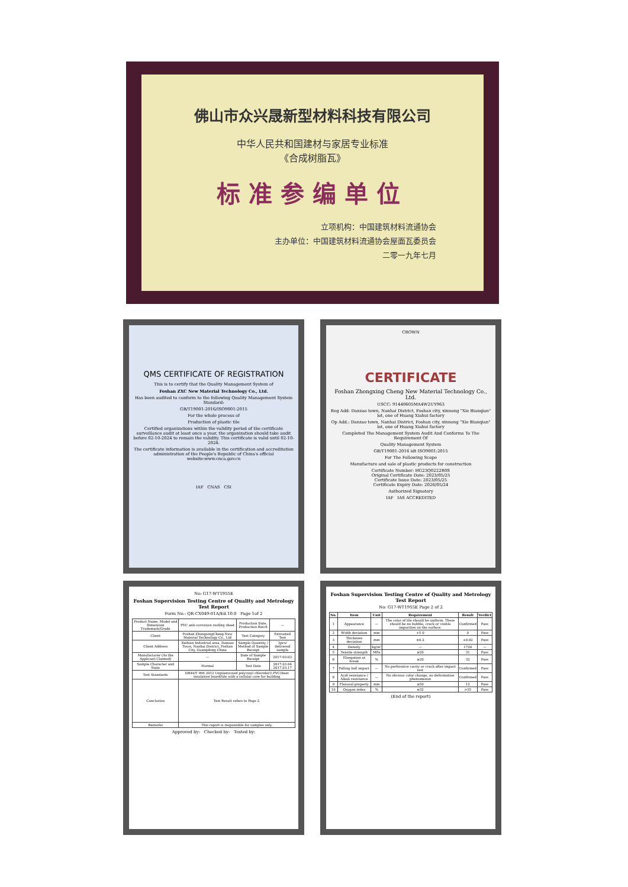佛山市众兴晟新型材料科技有限公司
中华人民共和国建材与家居专业标准
《合成树脂瓦》
标准参编单位
立项机构：中国建筑材料流通协会
主办单位：中国建筑材料流通协会屋面瓦委员会
二零一九年七月
QMS CERTIFICATE OF REGISTRATION
This is to certify that the Quality Management System of
Foshan ZXC New Material Technology Co., Ltd.
Has been audited to conform to the following Quality Management System Standard:
GB/T19001-2016/ISO9001:2015
For the whole process of
Production of plastic tile
Certified organizations within the validity period of the certificate surveillance audit at least once a year, the organization should take audit before 02-10-2024 to remain the validity. This certificate is valid until 02-10-2024.
The certificate information is available in the certification and accreditation administration of the People's Republic of China's official website:www.cnca.gov.cn
IAF CNAS CSI
CROWN
CERTIFICATE
Foshan Zhongxing Cheng New Material Technology Co., Ltd.
USCC: 91440605MA4W2UY963
Reg Add: Danzao town, Nanhai District, Foshan city, xinnong "Xie Bianqian" lot, one of Huang Xiahui factory
Op Add.: Danzao town, Nanhai District, Foshan city, xinnong "Xie Bianqian" lot, one of Huang Xiahui factory
Completed The Management System Audit And Conforms To The Requirement Of
Quality Management System
GB/T19001-2016 idt ISO9001:2015
For The Following Scope
Manufacture and sale of plastic products for construction
Certificate Number: HG23Q0222R0S
Original Certificate Date: 2023/05/25
Certificate Issue Date: 2023/05/25
Certificate Expiry Date: 2026/05/24
Authorized Signatory
IAF IAS ACCREDITED
No: G17-WT1955E
Foshan Supervision Testing Centre of Quality and Metrology
Test Report
Form No.: QR-CX049-01A/Ed.10.0 Page 1of 2
| Product Name, Model and Dimension Trademark/Grade | PVC anti-corrosion roofing sheet | Production Date, Production Batch | — |
| Client | Foshan ZhongxingCheng New Material Technology Co., Ltd | Test Category | Entrusted Test |
| Client Address | Xiebian Industrial area, Danzao Town, Nanhai District, Foshan City, Guangdong China | Sample Quantity / Method of Sample Receipt | 3pcs/ delivered sample |
| Manufacturer (As the Applicant Claimed) | — | Date of Sample Receipt | 2017-03-03 |
| Sample Character and State | Normal | Test Date | 2017.03.04 2017.03.17 |
| Test Standards | DB44/T 994 2012 Unplasticized polyvinyl chloride(U-PVC)heat insulation board/tile with a cellular core for building | | |
| Conclusion | Test Result refers to Page 2. | | |
| Remarks | This report is responsible for samples only. | | |
Approved by: Checked by: Tested by:
Foshan Supervision Testing Centre of Quality and Metrology
Test Report
No: G17-WT1955E Page 2 of 2
| No. | Item | Unit | Requirement | Result | Verdict |
| --- | --- | --- | --- | --- | --- |
| 1 | Appearance | — | The color of tile should be uniform. There should be no bubble, crack or visible impurities on the surface. | Confirmed | Pass |
| 2 | Width deviation | mm | +5 0 | 0 | Pass |
| 3 | Thickness deviation | mm | ±0.2 | +0.02 | Pass |
| 4 | Density | kg/m³ | — | 1720 | — |
| 5 | Tensile strength | MPa | ≥20 | 31 | Pass |
| 6 | Elongation at break | % | ≥20 | 32 | Pass |
| 7 | Falling ball impact | — | No perforative cavity or crack after impact test | Confirmed | Pass |
| 8 | Acid resistance / Alkali resistance | — | No obvious color change, no deformation phenomenon | Confirmed | Pass |
| 9 | Flexural property | mm | ≤50 | 12 | Pass |
| 10 | Oxygen index | % | ≥32 | >35 | Pass |
(End of the report)